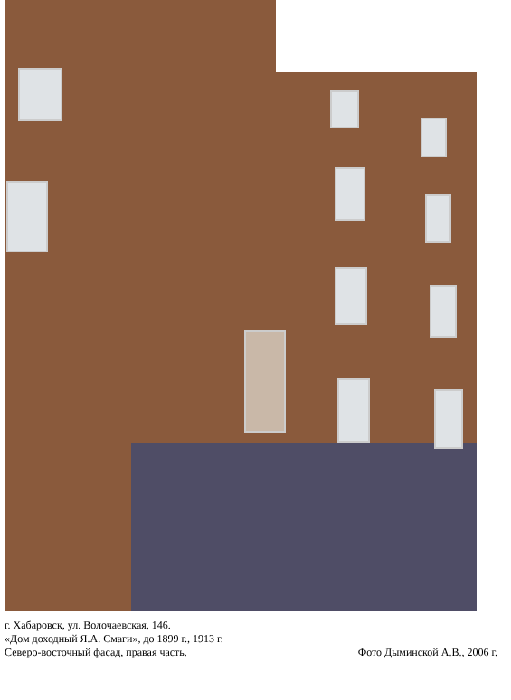г. Хабаровск, ул. Волочаевская, 146.
«Дом доходный Я.А. Смаги», до 1899 г., 1913 г.
Северо-восточный фасад, правая часть.
Фото Дыминской А.В., 2006 г.